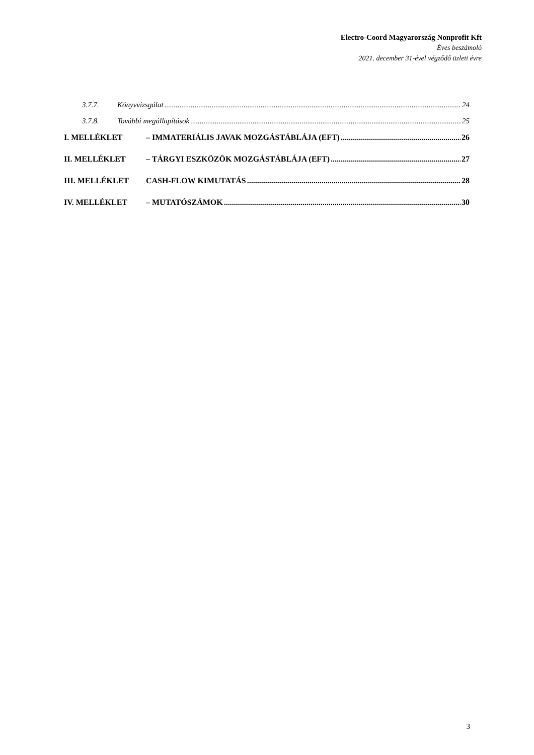Electro-Coord Magyarország Nonprofit Kft
Éves beszámoló
2021. december 31-ével végződő üzleti évre
3.7.7. Könyvvizsgálat 24
3.7.8. További megállapítások 25
I. MELLÉKLET – IMMATERIÁLIS JAVAK MOZGÁSTÁBLÁJA (EFT) 26
II. MELLÉKLET – TÁRGYI ESZKÖZÖK MOZGÁSTÁBLÁJA (EFT) 27
III. MELLÉKLET CASH-FLOW KIMUTATÁS 28
IV. MELLÉKLET – MUTATÓSZÁMOK 30
3